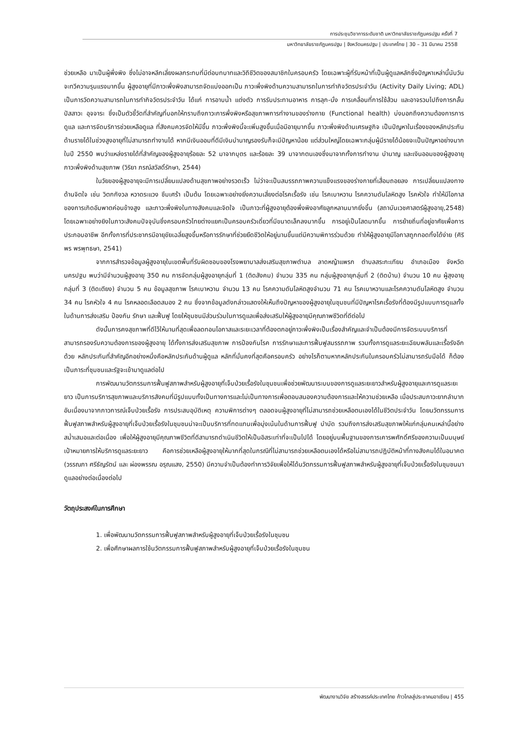การประชุมวิชาการระดับชาติ มหาวิทยาลัยราชภัฏนครปฐม ครั้งที่ 7
มหาวิทยาลัยราชภัฏนครปฐม | จังหวัดนครปฐม | ประเทศไทย | 30 – 31 มีนาคม 2558
ช่วยเหลือ มาเป็นผู้พึ่งพิง ซึ่งไม่อาจหลีกเลี่ยงผลกระทบที่มีต่อบทบาทและวิถีชีวิตของสมาชิกในครอบครัว โดยเฉพาะผู้ที่รับหน้าที่เป็นผู้ดูแลหลักซึ่งปัญหาเหล่านี้นับวันจะทวีความรุนแรงมากขึ้น ผู้สูงอายุที่มีภาวะพึ่งพิงสามารถจัดแบ่งออกเป็น ภาวะพึ่งพิงด้านความสามารถในการทำกิจวัตรประจำวัน (Activity Daily Living; ADL) เป็นการวัดความสามารถในการทำกิจวัตรประจำวัน ได้แก่ การอาบน้ำ แต่งตัว การรับประทานอาหาร การลุก-นั่ง การเคลื่อนที่การใช้ส้วม และอาจรวมไปถึงการกลั้นปัสสาวะ อุจจาระ ซึ่งเป็นตัวชี้วัดที่สำคัญที่บอกให้ทราบถึงภาวะการพึ่งพิงหรือสุขภาพการทำงานของร่างกาย (Functional health) บ่งบอกถึงความต้องการการดูแล และการจัดบริการช่วยเหลือดูแล ที่สังคมควรจัดให้มีขึ้น ภาวะพึ่งพิงนี้จะเพิ่มสูงขึ้นเมื่อมีอายุมากขึ้น ภาวะพึ่งพิงด้านเศรษฐกิจ เป็นปัญหาในเรื่องของหลักประกันด้านรายได้ในช่วงสูงอายุที่ไม่สามารถทำงานได้ หากมีเงินออมที่ดีมีเงินบำนาญรองรับก็จะมีปัญหาน้อย แต่ส่วนใหญ่โดยเฉพาะกลุ่มผู้มีรายได้น้อยจะเป็นปัญหาอย่างมาก ในปี 2550 พบว่าแหล่งรายได้ที่สำคัญของผู้สูงอายุร้อยละ 52 มาจากบุตร และร้อยละ 39 มาจากตนเองซึ่งมาจากทั้งการทำงาน บำนาญ และเงินออมของผู้สูงอายุ ภาวะพึ่งพิงด้านสุขภาพ (วิริยา ภรณ์สวัสดิ์รักษา, 2544)
ในวัยของผู้สูงอายุจะมีการเปลี่ยนแปลงด้านสุขภาพอย่างรวดเร็ว ไม่ว่าจะเป็นสมรรถภาพความแข็งแรงของร่างกายที่เสื่อมถอยลง การเปลี่ยนแปลงทางด้านจิตใจ เช่น วิตกกังวล หวาดระแวง ซึมเศร้า เป็นต้น โดยเฉพาะอย่างยิ่งความเสี่ยงต่อโรคเรื้อรัง เช่น โรคเบาหวาน โรคความดันโลหิตสูง โรคหัวใจ ทำให้มีโอกาสของการเกิดอัมพาตค่อนข้างสูง และภาวะพึ่งพิงในทางสังคมและจิตใจ เป็นภาวะที่ผู้สูงอายุต้องพึ่งพิงอาศัยลูกหลานมากยิ่งขึ้น (สถาบันเวชศาสตร์ผู้สูงอายุ,2548) โดยเฉพาะอย่างยิงในภาวะสังคมปัจจุบันซึ่งครอบครัวไทยต่างแยกเป็นครอบครัวเดี่ยวที่มีขนาดเล็กลงมากขึ้น การอยู่เป็นโสดมากขึ้น การย้ายถิ่นที่อยู่อาศัยเพื่อการประกอบอาชีพ อีกทั้งการที่ประชากรมีอายุขัยเฉลี่ยสูงขึ้นหรือการรักษาที่ช่วยยืดชีวิตให้อยู่นานขึ้นแต่มีความพิการร่วมด้วย ทำให้ผู้สูงอายุมีโอกาสถูกทอดทิ้งได้ง่าย (ศิริพร พรพุทธษา, 2541)
จากการสำรวจข้อมูลผู้สูงอายุในเขตพื้นที่รับผิดชอบของโรงพยาบาลส่งเสริมสุขภาพตำบล ลาดหญ้าแพรก ตำบลสระกะเทียม อำเภอเมือง จังหวัดนครปฐม พบว่ามีจำนวนผู้สูงอายุ 350 คน การจัดกลุ่มผู้สูงอายุกลุ่มที่ 1 (ติดสังคม) จำนวน 335 คน กลุ่มผู้สูงอายุกลุ่มที่ 2 (ติดบ้าน) จำนวน 10 คน ผู้สุงอายุกลุ่มที่ 3 (ติดเตียง) จำนวน 5 คน ข้อมูลสุขภาพ โรคเบาหวาน จำนวน 13 คน โรคความดันโลหิตสูงจำนวน 71 คน โรคเบาหวานและโรคความดันโลหิตสูง จำนวน 34 คน โรคหัวใจ 4 คน โรคหลอดเลือดสมอง 2 คน ซึ่งจากข้อมูลดังกล่าวแสดงให้เห็นถึงปัญหาของผู้สูงอายุในชุมชนที่มีปัญหาโรคเรื้อรังที่ต้องมีรูปแบบการดูแลทั้งในด้านการส่งเสริม ป้องกัน รักษา และฟื้นฟู โดยให้ชุมชนมีส่วนร่วมในการดูแลเพื่อส่งเสริมให้ผู้สูงอายุมีคุณภาพชีวิตที่ดีต่อไป
ดังนั้นการคงสุขภาพที่ดีไว้ให้นานที่สุดเพื่อลดทอนโอกาสและระยะเวลาที่ต้องตกอยู่ภาวะพึ่งพิงเป็นเรื่องสำคัญและจำเป็นต้องมีการจัดระบบบริการที่สามารถรองรับความต้องการของผู้สูงอายุ ได้ทั้งการส่งเสริมสุขภาพ การป้องกันโรค การรักษาและการฟื้นฟูสมรรถภาพ รวมทั้งการดูแลระยะเฉียบพลันและเรื้อรังอีกด้วย หลักประกันที่สำคัญอีกอย่างหนึ่งคือหลักประกันด้านผู้ดูแล หลักที่มั่นคงที่สุดคือครอบครัว อย่างไรก็ตามหากหลักประกันในครอบครัวไม่สามารถรับมือได้ ก็ต้องเป็นภาระที่ชุมชนและรัฐจะเข้ามาดูแลต่อไป
การพัฒนานวัตกรรมการฟื้นฟูสภาพสำหรับผู้สูงอายุที่เจ็บป่วยเรื้อรังในชุมชนเพื่อช่วยพัฒนาระบบของการดูแลระยะยาวสำหรับผู้สูงอายุและการดูแลระยะยาว เป็นการบริการสุขภาพและบริการสังคมที่มีรูปแบบทั้งเป็นทางการและไม่เป็นทางการเพื่อตอบสนองความต้องการและให้ความช่วยเหลือ เมื่อประสบภาวะยากลำบาก อันเนื่องมาจากภาวการณ์เจ็บป่วยเรื้อรัง การประสบอุบัติเหตุ ความพิการต่างๆ ตลอดจนผู้สูงอายุที่ไม่สามารถช่วยเหลือตนเองได้ในชีวิตประจำวัน โดยนวัตกรรมการฟื้นฟูสภาพสำหรับผู้สูงอายุที่เจ็บป่วยเรื้อรังในชุมชนน่าจะเป็นบริการที่ทดแทนเพื่อมุ่งเน้นในด้านการฟื้นฟู บำบัด รวมถึงการส่งเสริมสุขภาพให้แก่กลุ่มคนเหล่านี้อย่างสม่ำเสมอและต่อเนื่อง เพื่อให้ผู้สูงอายุมีคุณภาพชีวิตที่ดีสามารถดำเนินชีวิตให้เป็นอิสระเท่าที่จะเป็นไปได้ โดยอยู่บนพื้นฐานของการเคารพศักดิ์ศรีของความเป็นมนุษย์ เป้าหมายการให้บริการดูแลระยะยาว คือการช่วยเหลือผู้สูงอายุให้มากที่สุดในกรณีที่ไม่สามารถช่วยเหลือตนเองได้หรือไม่สามารถปฏิบัติหน้าที่ทางสังคมได้ในอนาคต (วรรณภา ศรีธัญรัตน์ และ ผ่องพรรณ อรุณแสง, 2550) มีความจำเป็นต้องทำการวิจัยเพื่อให้ได้นวัตกรรมการฟื้นฟูสภาพสำหรับผู้สูงอายุที่เจ็บป่วยเรื้อรังในชุมชนมาดูแลอย่างต่อเนื่องต่อไป
วัตถุประสงค์ในการศึกษา
1. เพื่อพัฒนานวัตกรรมการฟื้นฟูสภาพสำหรับผู้สูงอายุที่เจ็บป่วยเรื้อรังในชุมชน
2. เพื่อศึกษาผลการใช้นวัตกรรมการฟื้นฟูสภาพสำหรับผู้สูงอายุที่เจ็บป่วยเรื้อรังในชุมชน
พัฒนางานวิจัย สร้างสรรค์ประเทศไทย ก้าวไกลสู่ประชาคมอาเซียน | 455